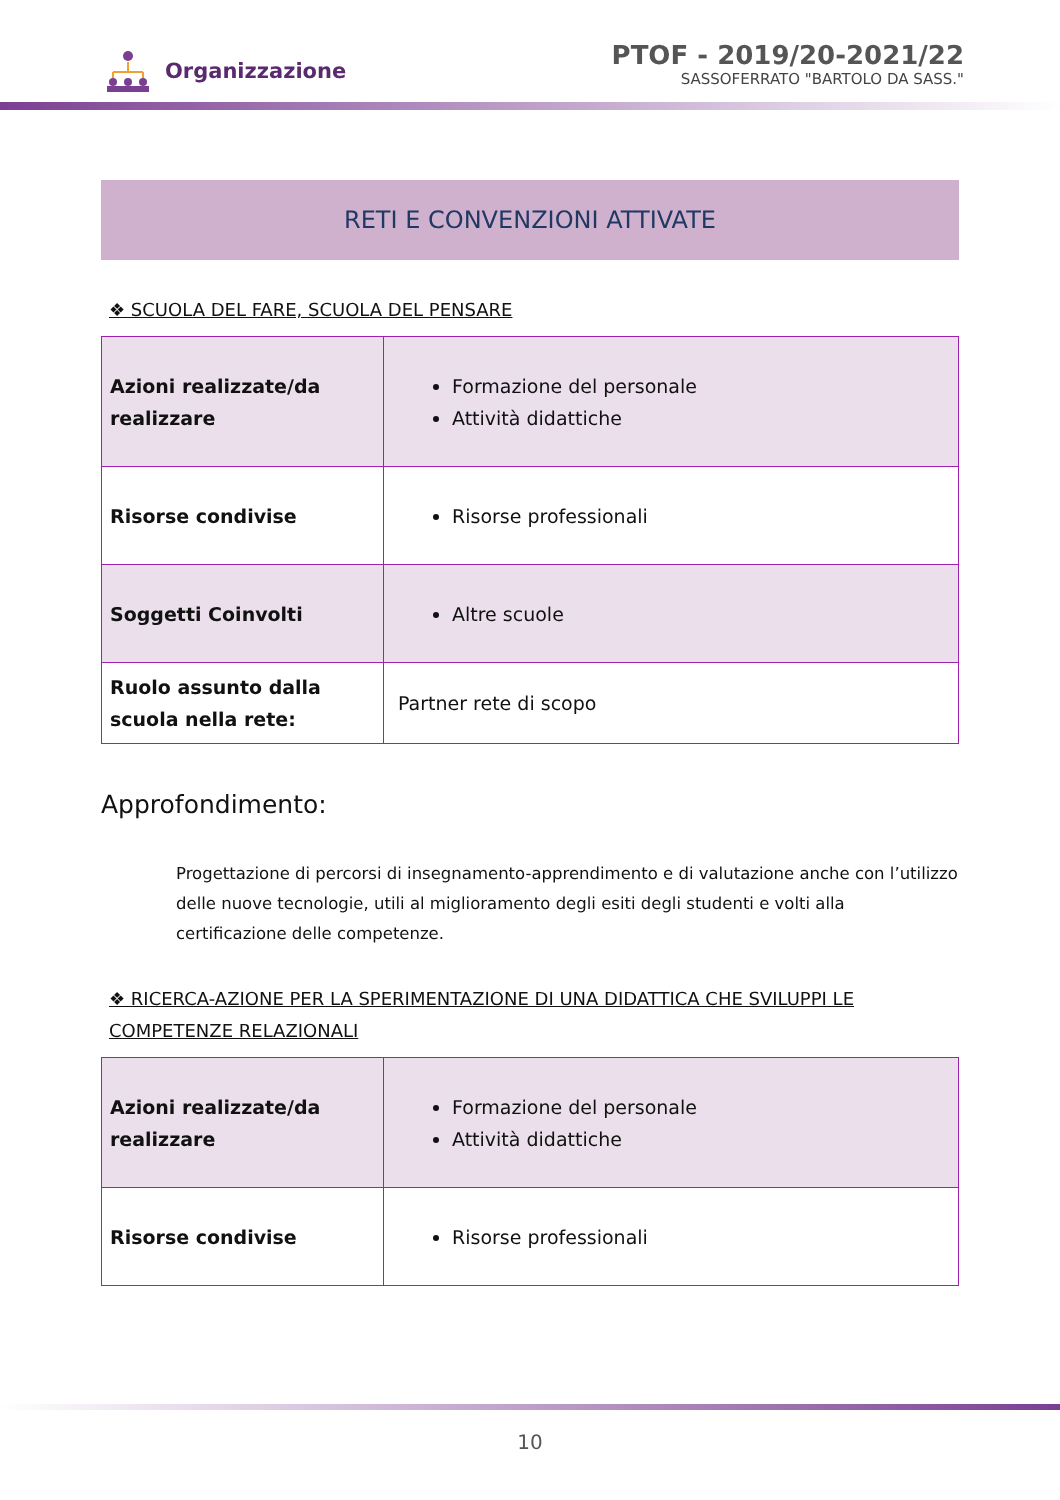Organizzazione
PTOF - 2019/20-2021/22
SASSOFERRATO "BARTOLO DA SASS."
RETI E CONVENZIONI ATTIVATE
❖ SCUOLA DEL FARE, SCUOLA DEL PENSARE
| Azioni realizzate/da realizzare | Formazione del personale Attività didattiche |
| Risorse condivise | Risorse professionali |
| Soggetti Coinvolti | Altre scuole |
| Ruolo assunto dalla scuola nella rete: | Partner rete di scopo |
Approfondimento:
Progettazione di percorsi di insegnamento-apprendimento e di valutazione anche con l’utilizzo delle nuove tecnologie, utili al miglioramento degli esiti degli studenti e volti alla certificazione delle competenze.
❖ RICERCA-AZIONE PER LA SPERIMENTAZIONE DI UNA DIDATTICA CHE SVILUPPI LE COMPETENZE RELAZIONALI
| Azioni realizzate/da realizzare | Formazione del personale Attività didattiche |
| Risorse condivise | Risorse professionali |
10